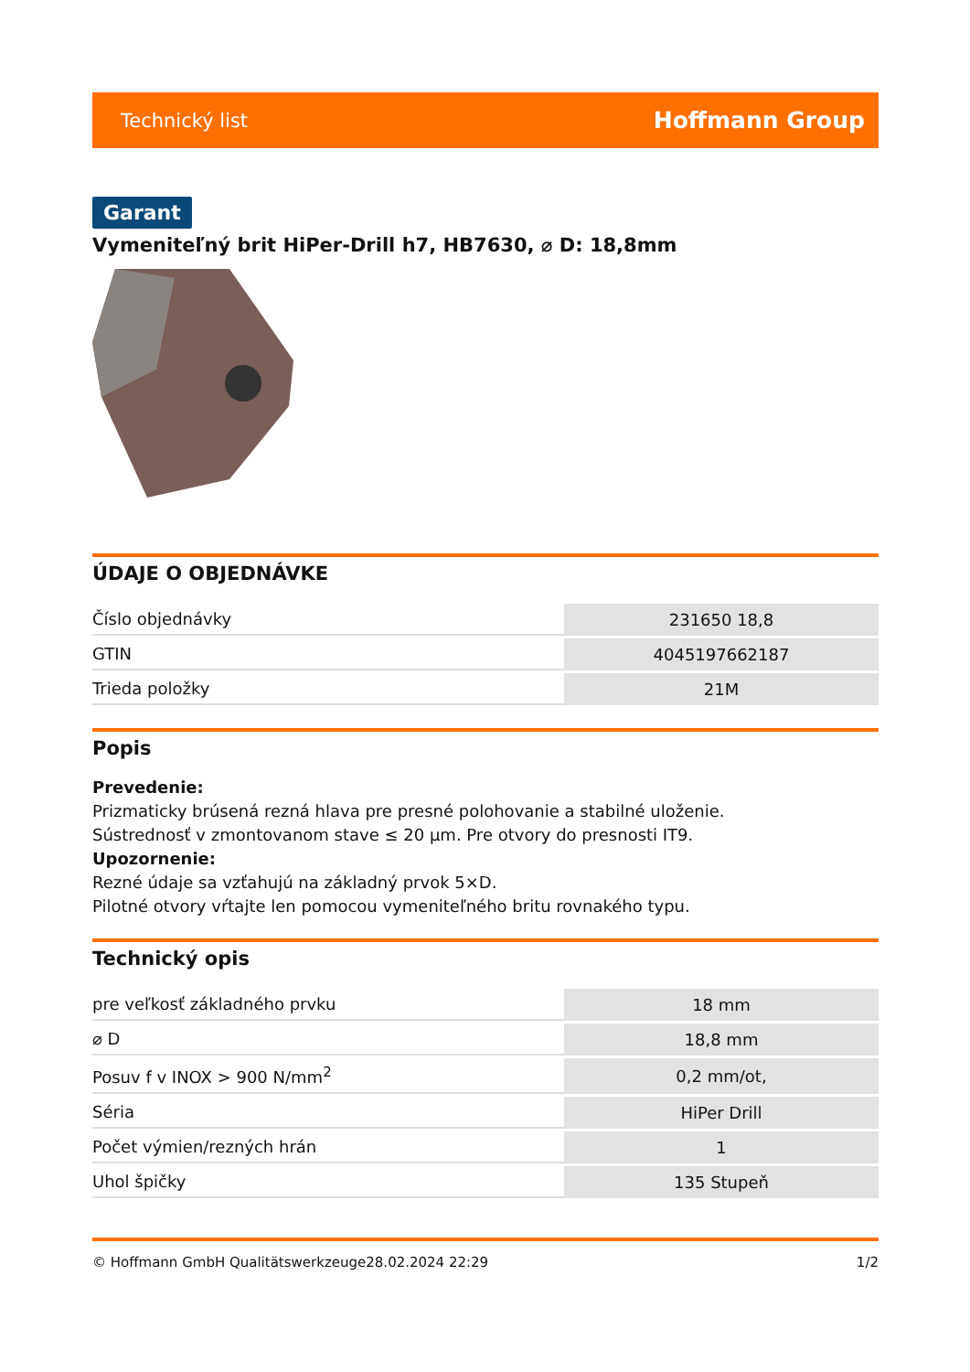Technický list Hoffmann Group
Garant
Vymeniteľný brit HiPer-Drill h7, HB7630, ⌀ D: 18,8mm
ÚDAJE O OBJEDNÁVKE
| Číslo objednávky | 231650 18,8 |
| GTIN | 4045197662187 |
| Trieda položky | 21M |
Popis
Prevedenie:
Prizmaticky brúsená rezná hlava pre presné polohovanie a stabilné uloženie.
Sústrednosť v zmontovanom stave ≤ 20 µm. Pre otvory do presnosti IT9.
Upozornenie:
Rezné údaje sa vzťahujú na základný prvok 5×D.
Pilotné otvory vŕtajte len pomocou vymeniteľného britu rovnakého typu.
Technický opis
| pre veľkosť základného prvku | 18 mm |
| ⌀ D | 18,8 mm |
| Posuv f v INOX > 900 N/mm<sup>2</sup> | 0,2 mm/ot, |
| Séria | HiPer Drill |
| Počet výmien/rezných hrán | 1 |
| Uhol špičky | 135 Stupeň |
© Hoffmann GmbH Qualitätswerkzeuge 28.02.2024 22:29 1/2